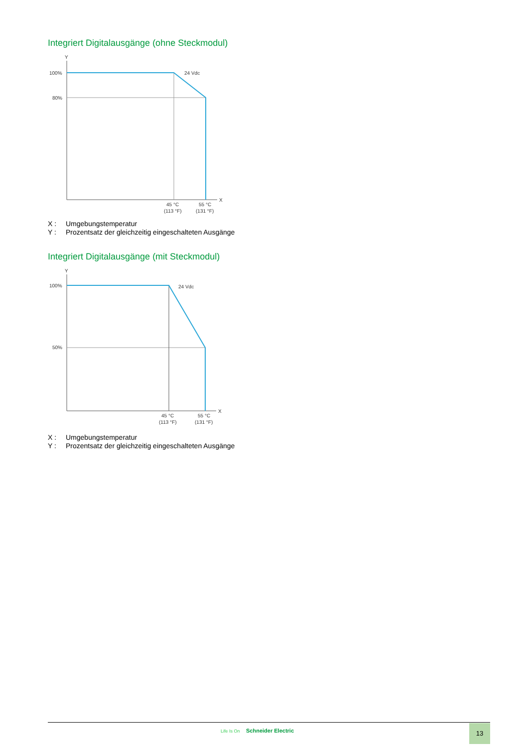Integriert Digitalausgänge (ohne Steckmodul)
Y
X
100%
80%
24 Vdc
45 °C
(113 °F)
55 °C
(131 °F)
X : Umgebungstemperatur
Y : Prozentsatz der gleichzeitig eingeschalteten Ausgänge
Integriert Digitalausgänge (mit Steckmodul)
Y
X
100%
50%
24 Vdc
45 °C
(113 °F)
55 °C
(131 °F)
X : Umgebungstemperatur
Y : Prozentsatz der gleichzeitig eingeschalteten Ausgänge
Life Is On Schneider Electric 13